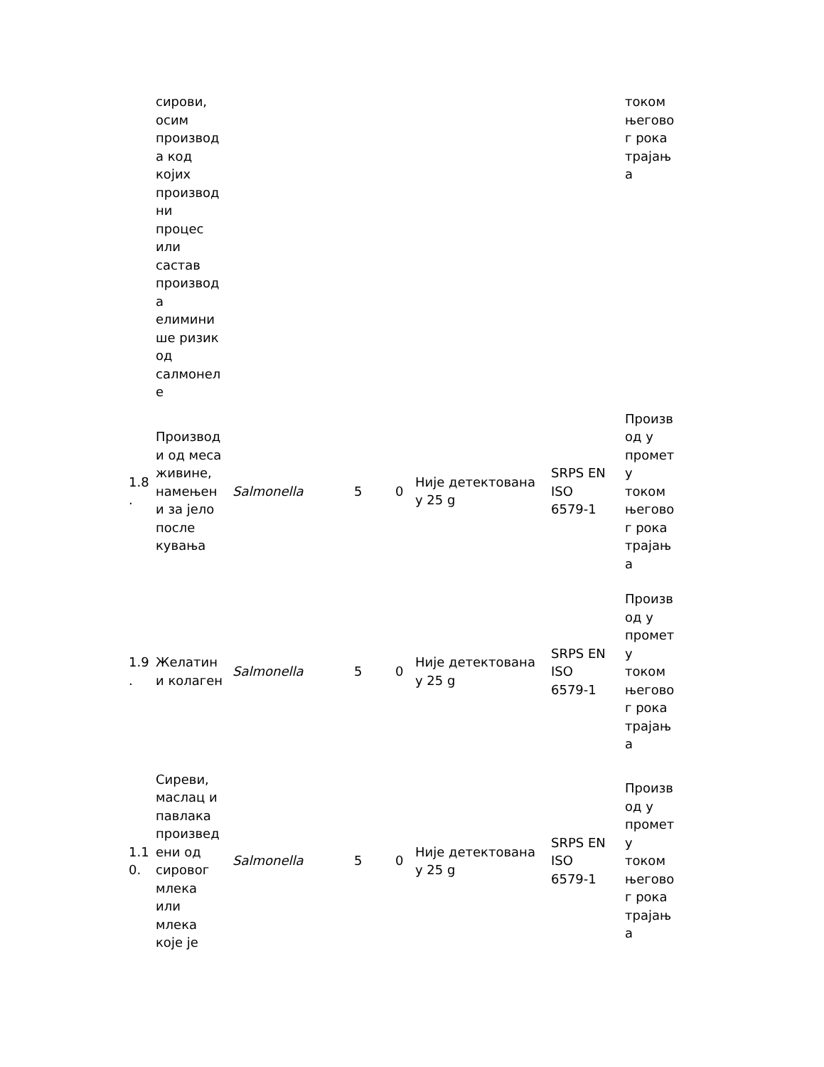| | сирови, осим производ а код којих производ ни процес или састав производ а елимини ше ризик од салмонел е | | | | | | током његово г рока трајањ а |
| 1.8 . | Производ и од меса живине, намењен и за јело после кувања | Salmonella | 5 | 0 | Није детектована у 25 g | SRPS EN ISO 6579-1 | Произв од у промет у током његово г рока трајањ а |
| 1.9 . | Желатин и колаген | Salmonella | 5 | 0 | Није детектована у 25 g | SRPS EN ISO 6579-1 | Произв од у промет у током његово г рока трајањ а |
| 1.1 0. | Сиреви, маслац и павлака произвед ени од сировог млека или млека које је | Salmonella | 5 | 0 | Није детектована у 25 g | SRPS EN ISO 6579-1 | Произв од у промет у током његово г рока трајањ а |